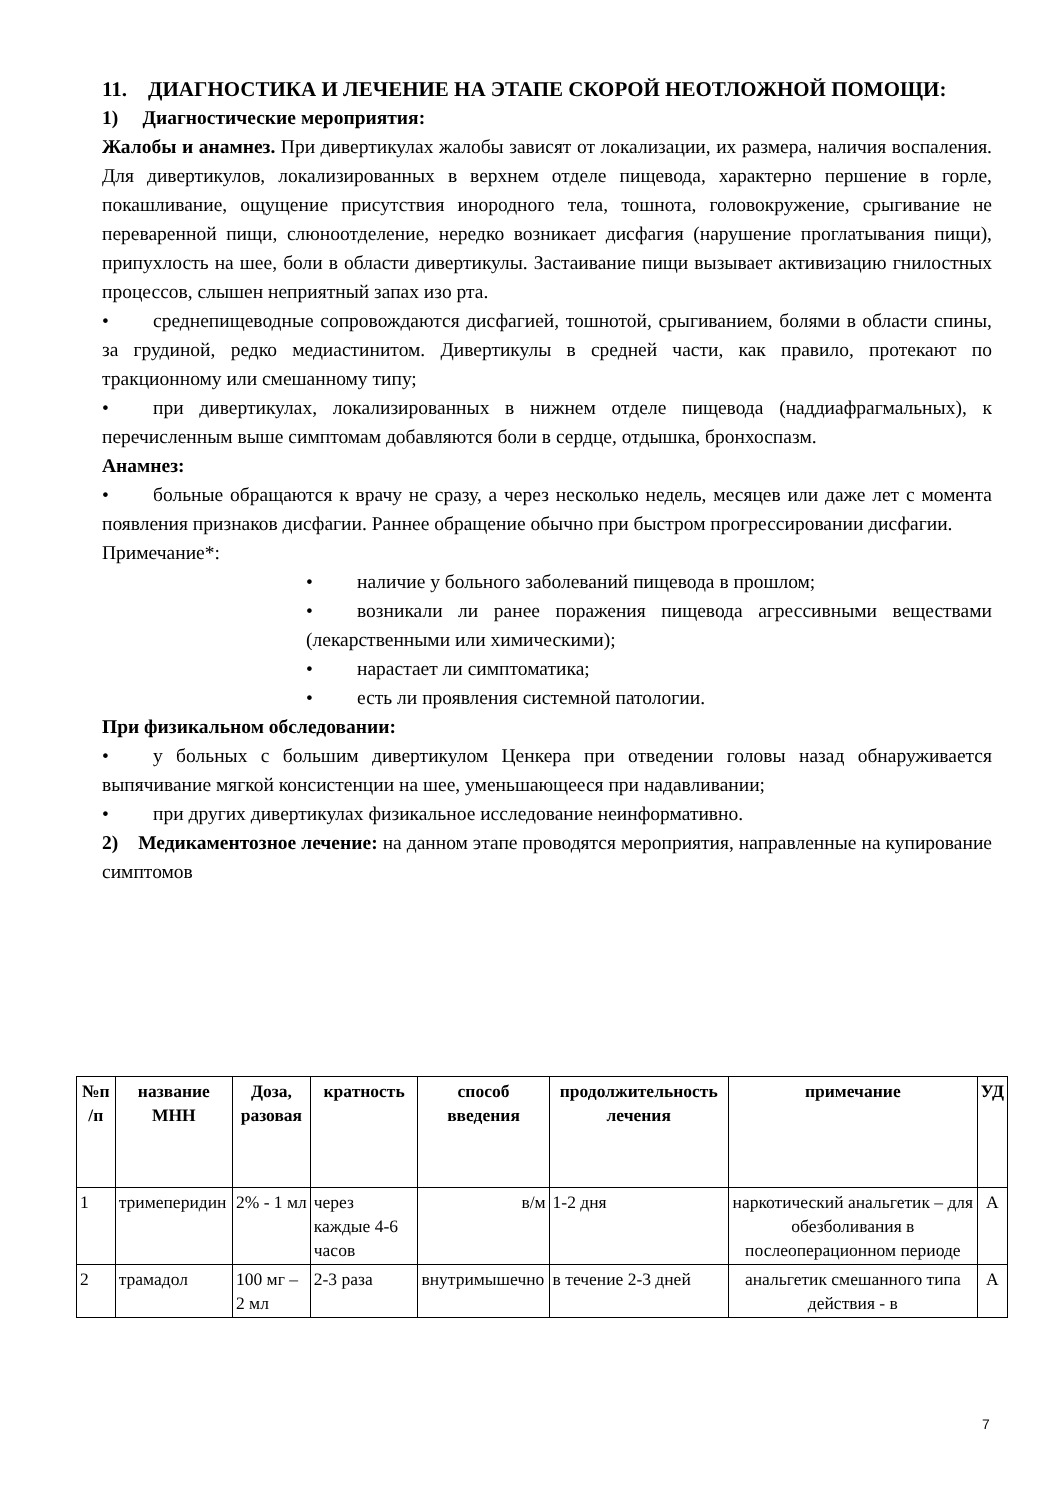11. ДИАГНОСТИКА И ЛЕЧЕНИЕ НА ЭТАПЕ СКОРОЙ НЕОТЛОЖНОЙ ПОМОЩИ:
1) Диагностические мероприятия:
Жалобы и анамнез. При дивертикулах жалобы зависят от локализации, их размера, наличия воспаления. Для дивертикулов, локализированных в верхнем отделе пищевода, характерно першение в горле, покашливание, ощущение присутствия инородного тела, тошнота, головокружение, срыгивание не переваренной пищи, слюноотделение, нередко возникает дисфагия (нарушение проглатывания пищи), припухлость на шее, боли в области дивертикулы. Застаивание пищи вызывает активизацию гнилостных процессов, слышен неприятный запах изо рта.
• среднепищеводные сопровождаются дисфагией, тошнотой, срыгиванием, болями в области спины, за грудиной, редко медиастинитом. Дивертикулы в средней части, как правило, протекают по тракционному или смешанному типу;
• при дивертикулах, локализированных в нижнем отделе пищевода (наддиафрагмальных), к перечисленным выше симптомам добавляются боли в сердце, отдышка, бронхоспазм.
Анамнез:
• больные обращаются к врачу не сразу, а через несколько недель, месяцев или даже лет с момента появления признаков дисфагии. Раннее обращение обычно при быстром прогрессировании дисфагии.
Примечание*:
• наличие у больного заболеваний пищевода в прошлом;
• возникали ли ранее поражения пищевода агрессивными веществами (лекарственными или химическими);
• нарастает ли симптоматика;
• есть ли проявления системной патологии.
При физикальном обследовании:
• у больных с большим дивертикулом Ценкера при отведении головы назад обнаруживается выпячивание мягкой консистенции на шее, уменьшающееся при надавливании;
• при других дивертикулах физикальное исследование неинформативно.
2) Медикаментозное лечение: на данном этапе проводятся мероприятия, направленные на купирование симптомов
| №п /п | название МНН | Доза, разовая | кратность | способ введения | продолжительность лечения | примечание | УД |
| --- | --- | --- | --- | --- | --- | --- | --- |
| 1 | тримеперидин | 2% - 1 мл | через каждые 4-6 часов | в/м | 1-2 дня | наркотический анальгетик – для обезболивания в послеоперационном периоде | А |
| 2 | трамадол | 100 мг – 2 мл | 2-3 раза | внутримышечно | в течение 2-3 дней | анальгетик смешанного типа действия - в | А |
7